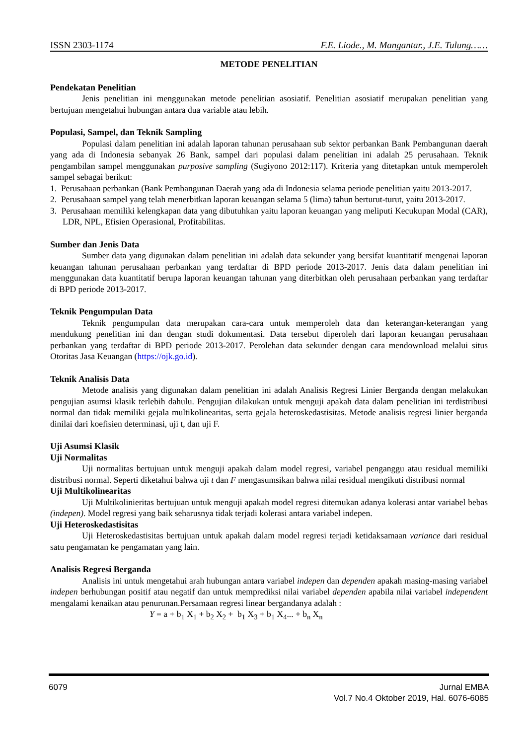ISSN 2303-1174 F.E. Liode., M. Mangantar., J.E. Tulung……
METODE PENELITIAN
Pendekatan Penelitian
Jenis penelitian ini menggunakan metode penelitian asosiatif. Penelitian asosiatif merupakan penelitian yang bertujuan mengetahui hubungan antara dua variable atau lebih.
Populasi, Sampel, dan Teknik Sampling
Populasi dalam penelitian ini adalah laporan tahunan perusahaan sub sektor perbankan Bank Pembangunan daerah yang ada di Indonesia sebanyak 26 Bank, sampel dari populasi dalam penelitian ini adalah 25 perusahaan. Teknik pengambilan sampel menggunakan purposive sampling (Sugiyono 2012:117). Kriteria yang ditetapkan untuk memperoleh sampel sebagai berikut:
1. Perusahaan perbankan (Bank Pembangunan Daerah yang ada di Indonesia selama periode penelitian yaitu 2013-2017.
2. Perusahaan sampel yang telah menerbitkan laporan keuangan selama 5 (lima) tahun berturut-turut, yaitu 2013-2017.
3. Perusahaan memiliki kelengkapan data yang dibutuhkan yaitu laporan keuangan yang meliputi Kecukupan Modal (CAR), LDR, NPL, Efisien Operasional, Profitabilitas.
Sumber dan Jenis Data
Sumber data yang digunakan dalam penelitian ini adalah data sekunder yang bersifat kuantitatif mengenai laporan keuangan tahunan perusahaan perbankan yang terdaftar di BPD periode 2013-2017. Jenis data dalam penelitian ini menggunakan data kuantitatif berupa laporan keuangan tahunan yang diterbitkan oleh perusahaan perbankan yang terdaftar di BPD periode 2013-2017.
Teknik Pengumpulan Data
Teknik pengumpulan data merupakan cara-cara untuk memperoleh data dan keterangan-keterangan yang mendukung penelitian ini dan dengan studi dokumentasi. Data tersebut diperoleh dari laporan keuangan perusahaan perbankan yang terdaftar di BPD periode 2013-2017. Perolehan data sekunder dengan cara mendownload melalui situs Otoritas Jasa Keuangan (https://ojk.go.id).
Teknik Analisis Data
Metode analisis yang digunakan dalam penelitian ini adalah Analisis Regresi Linier Berganda dengan melakukan pengujian asumsi klasik terlebih dahulu. Pengujian dilakukan untuk menguji apakah data dalam penelitian ini terdistribusi normal dan tidak memiliki gejala multikolinearitas, serta gejala heteroskedastisitas. Metode analisis regresi linier berganda dinilai dari koefisien determinasi, uji t, dan uji F.
Uji Asumsi Klasik
Uji Normalitas
Uji normalitas bertujuan untuk menguji apakah dalam model regresi, variabel penganggu atau residual memiliki distribusi normal. Seperti diketahui bahwa uji t dan F mengasumsikan bahwa nilai residual mengikuti distribusi normal
Uji Multikolinearitas
Uji Multikolinieritas bertujuan untuk menguji apakah model regresi ditemukan adanya kolerasi antar variabel bebas (indepen). Model regresi yang baik seharusnya tidak terjadi kolerasi antara variabel indepen.
Uji Heteroskedastisitas
Uji Heteroskedastisitas bertujuan untuk apakah dalam model regresi terjadi ketidaksamaan variance dari residual satu pengamatan ke pengamatan yang lain.
Analisis Regresi Berganda
Analisis ini untuk mengetahui arah hubungan antara variabel indepen dan dependen apakah masing-masing variabel indepen berhubungan positif atau negatif dan untuk memprediksi nilai variabel dependen apabila nilai variabel independent mengalami kenaikan atau penurunan.Persamaan regresi linear bergandanya adalah :
Y = a + b<sub>1</sub> X<sub>1</sub> + b<sub>2</sub> X<sub>2</sub> + b<sub>1</sub> X<sub>3</sub> + b<sub>1</sub> X<sub>4</sub>... + b<sub>n</sub> X<sub>n</sub>
6079 Jurnal EMBA
Vol.7 No.4 Oktober 2019, Hal. 6076-6085